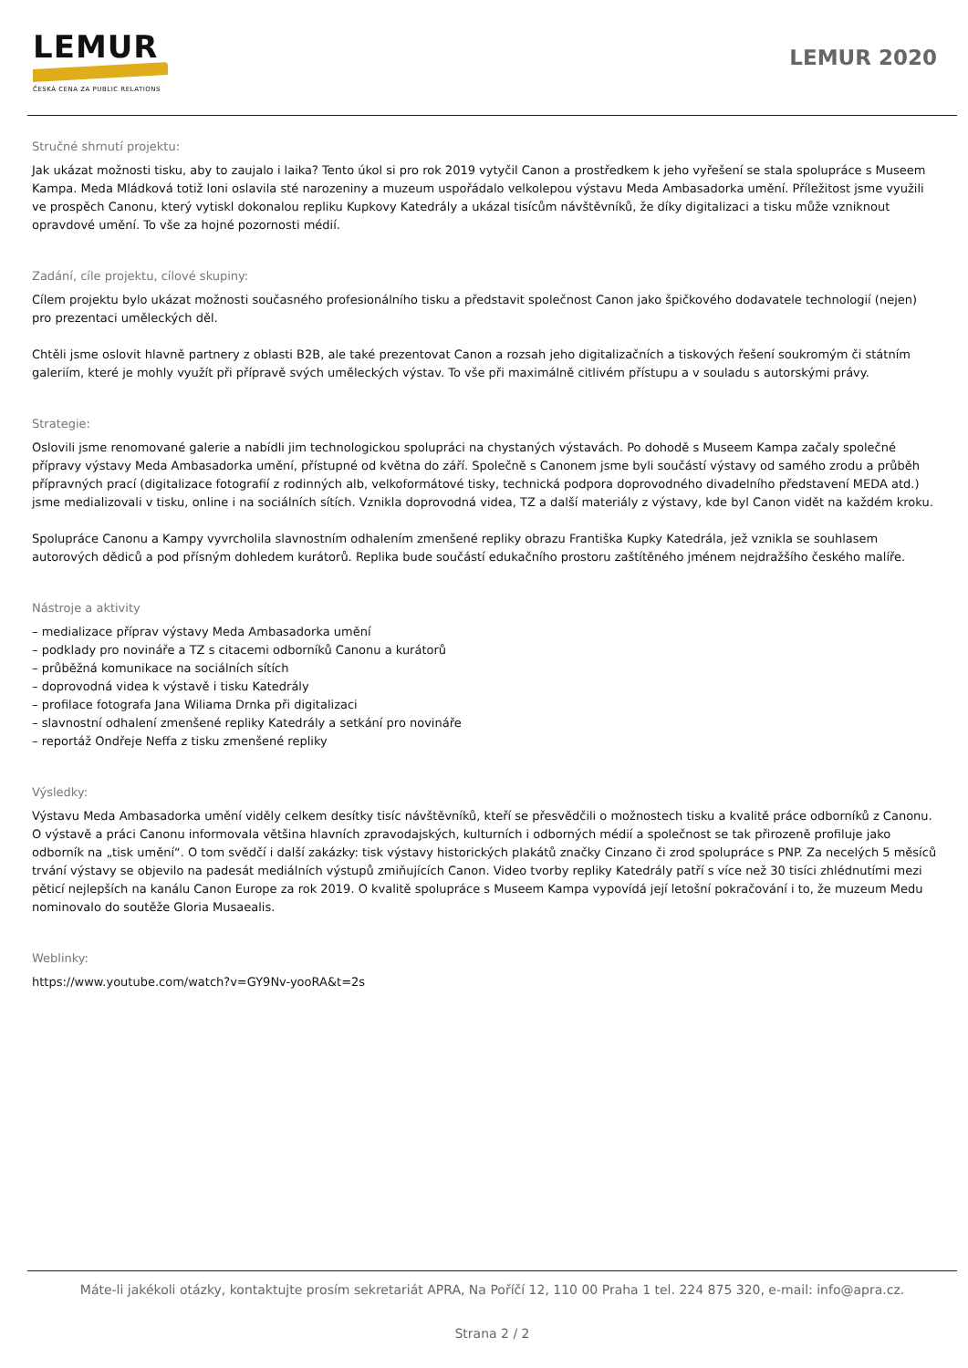LEMUR
ČESKÁ CENA ZA PUBLIC RELATIONS
LEMUR 2020
Stručné shrnutí projektu:
Jak ukázat možnosti tisku, aby to zaujalo i laika? Tento úkol si pro rok 2019 vytyčil Canon a prostředkem k jeho vyřešení se stala spolupráce s Museem Kampa. Meda Mládková totiž loni oslavila sté narozeniny a muzeum uspořádalo velkolepou výstavu Meda Ambasadorka umění. Příležitost jsme využili ve prospěch Canonu, který vytiskl dokonalou repliku Kupkovy Katedrály a ukázal tisícům návštěvníků, že díky digitalizaci a tisku může vzniknout opravdové umění. To vše za hojné pozornosti médií.
Zadání, cíle projektu, cílové skupiny:
Cílem projektu bylo ukázat možnosti současného profesionálního tisku a představit společnost Canon jako špičkového dodavatele technologií (nejen) pro prezentaci uměleckých děl.
Chtěli jsme oslovit hlavně partnery z oblasti B2B, ale také prezentovat Canon a rozsah jeho digitalizačních a tiskových řešení soukromým či státním galeriím, které je mohly využít při přípravě svých uměleckých výstav. To vše při maximálně citlivém přístupu a v souladu s autorskými právy.
Strategie:
Oslovili jsme renomované galerie a nabídli jim technologickou spolupráci na chystaných výstavách. Po dohodě s Museem Kampa začaly společné přípravy výstavy Meda Ambasadorka umění, přístupné od května do září. Společně s Canonem jsme byli součástí výstavy od samého zrodu a průběh přípravných prací (digitalizace fotografií z rodinných alb, velkoformátové tisky, technická podpora doprovodného divadelního představení MEDA atd.) jsme medializovali v tisku, online i na sociálních sítích. Vznikla doprovodná videa, TZ a další materiály z výstavy, kde byl Canon vidět na každém kroku.
Spolupráce Canonu a Kampy vyvrcholila slavnostním odhalením zmenšené repliky obrazu Františka Kupky Katedrála, jež vznikla se souhlasem autorových dědiců a pod přísným dohledem kurátorů. Replika bude součástí edukačního prostoru zaštítěného jménem nejdražšího českého malíře.
Nástroje a aktivity
– medializace příprav výstavy Meda Ambasadorka umění
– podklady pro novináře a TZ s citacemi odborníků Canonu a kurátorů
– průběžná komunikace na sociálních sítích
– doprovodná videa k výstavě i tisku Katedrály
– profilace fotografa Jana Wiliama Drnka při digitalizaci
– slavnostní odhalení zmenšené repliky Katedrály a setkání pro novináře
– reportáž Ondřeje Neffa z tisku zmenšené repliky
Výsledky:
Výstavu Meda Ambasadorka umění viděly celkem desítky tisíc návštěvníků, kteří se přesvědčili o možnostech tisku a kvalitě práce odborníků z Canonu. O výstavě a práci Canonu informovala většina hlavních zpravodajských, kulturních i odborných médií a společnost se tak přirozeně profiluje jako odborník na „tisk umění“. O tom svědčí i další zakázky: tisk výstavy historických plakátů značky Cinzano či zrod spolupráce s PNP. Za necelých 5 měsíců trvání výstavy se objevilo na padesát mediálních výstupů zmiňujících Canon. Video tvorby repliky Katedrály patří s více než 30 tisíci zhlédnutími mezi pěticí nejlepších na kanálu Canon Europe za rok 2019. O kvalitě spolupráce s Museem Kampa vypovídá její letošní pokračování i to, že muzeum Medu nominovalo do soutěže Gloria Musaealis.
Weblinky:
https://www.youtube.com/watch?v=GY9Nv-yooRA&t=2s
Máte-li jakékoli otázky, kontaktujte prosím sekretariát APRA, Na Poříčí 12, 110 00 Praha 1 tel. 224 875 320, e-mail: info@apra.cz.
Strana 2 / 2